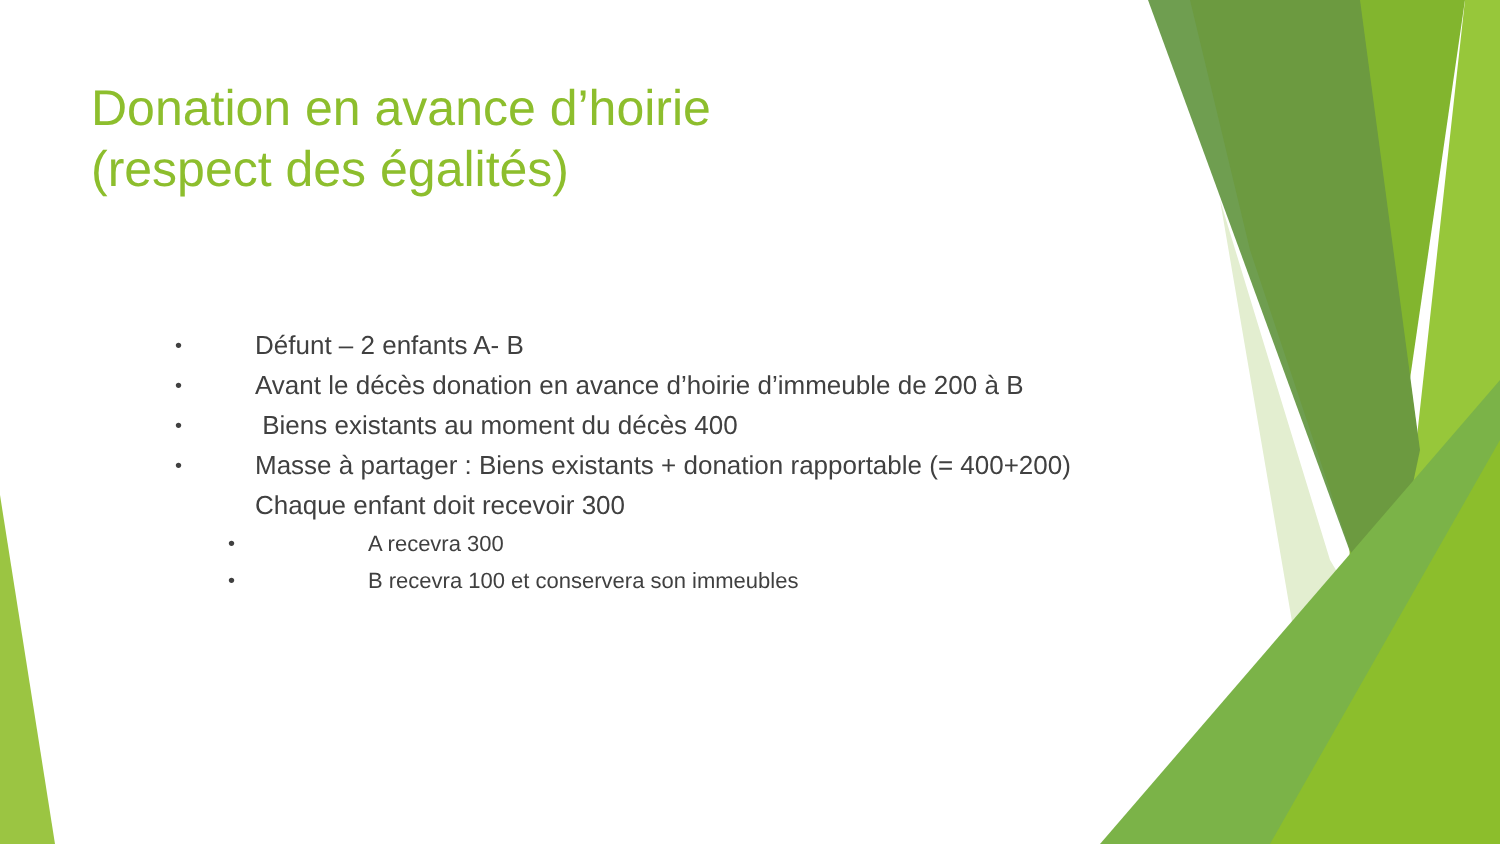Donation en avance d’hoirie
(respect des égalités)
• Défunt – 2 enfants A- B
• Avant le décès donation en avance d’hoirie d’immeuble de 200 à B
• Biens existants au moment du décès 400
• Masse à partager : Biens existants + donation rapportable (= 400+200) Chaque enfant doit recevoir 300
• A recevra 300
• B recevra 100 et conservera son immeubles